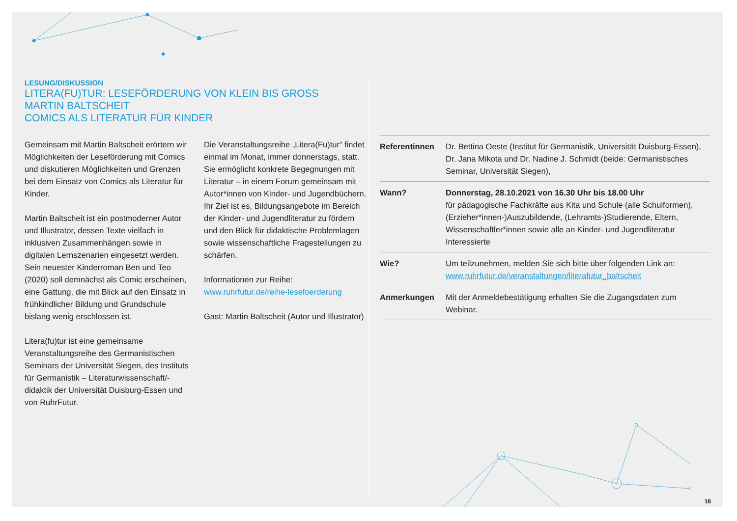LESUNG/DISKUSSION
LITERA(FU)TUR: LESEFÖRDERUNG VON KLEIN BIS GROSS
MARTIN BALTSCHEIT
COMICS ALS LITERATUR FÜR KINDER
Gemeinsam mit Martin Baltscheit erörtern wir Möglichkeiten der Leseförderung mit Comics und diskutieren Möglichkeiten und Grenzen bei dem Einsatz von Comics als Literatur für Kinder.
Martin Baltscheit ist ein postmoderner Autor und Illustrator, dessen Texte vielfach in inklusiven Zusammenhängen sowie in digitalen Lernszenarien eingesetzt werden. Sein neuester Kinderroman Ben und Teo (2020) soll demnächst als Comic erscheinen, eine Gattung, die mit Blick auf den Einsatz in frühkindlicher Bildung und Grundschule bislang wenig erschlossen ist.
Litera(fu)tur ist eine gemeinsame Veranstaltungsreihe des Germanistischen Seminars der Universität Siegen, des Instituts für Germanistik – Literaturwissenschaft/-didaktik der Universität Duisburg-Essen und von RuhrFutur.
Die Veranstaltungsreihe „Litera(Fu)tur“ findet einmal im Monat, immer donnerstags, statt. Sie ermöglicht konkrete Begegnungen mit Literatur – in einem Forum gemeinsam mit Autor*innen von Kinder- und Jugendbüchern. Ihr Ziel ist es, Bildungsangebote im Bereich der Kinder- und Jugendliteratur zu fördern und den Blick für didaktische Problemlagen sowie wissenschaftliche Fragestellungen zu schärfen.
Informationen zur Reihe:
www.ruhrfutur.de/reihe-lesefoerderung
Gast: Martin Baltscheit (Autor und Illustrator)
| Referentinnen | Dr. Bettina Oeste (Institut für Germanistik, Universität Duisburg-Essen), Dr. Jana Mikota und Dr. Nadine J. Schmidt (beide: Germanistisches Seminar, Universität Siegen), |
| Wann? | Donnerstag, 28.10.2021 von 16.30 Uhr bis 18.00 Uhr für pädagogische Fachkräfte aus Kita und Schule (alle Schulformen), (Erzieher*innen-)Auszubildende, (Lehramts-)Studierende, Eltern, Wissenschaftler*innen sowie alle an Kinder- und Jugendliteratur Interessierte |
| Wie? | Um teilzunehmen, melden Sie sich bitte über folgenden Link an: www.ruhrfutur.de/veranstaltungen/literafutur_baltscheit |
| Anmerkungen | Mit der Anmeldebestätigung erhalten Sie die Zugangsdaten zum Webinar. |
18